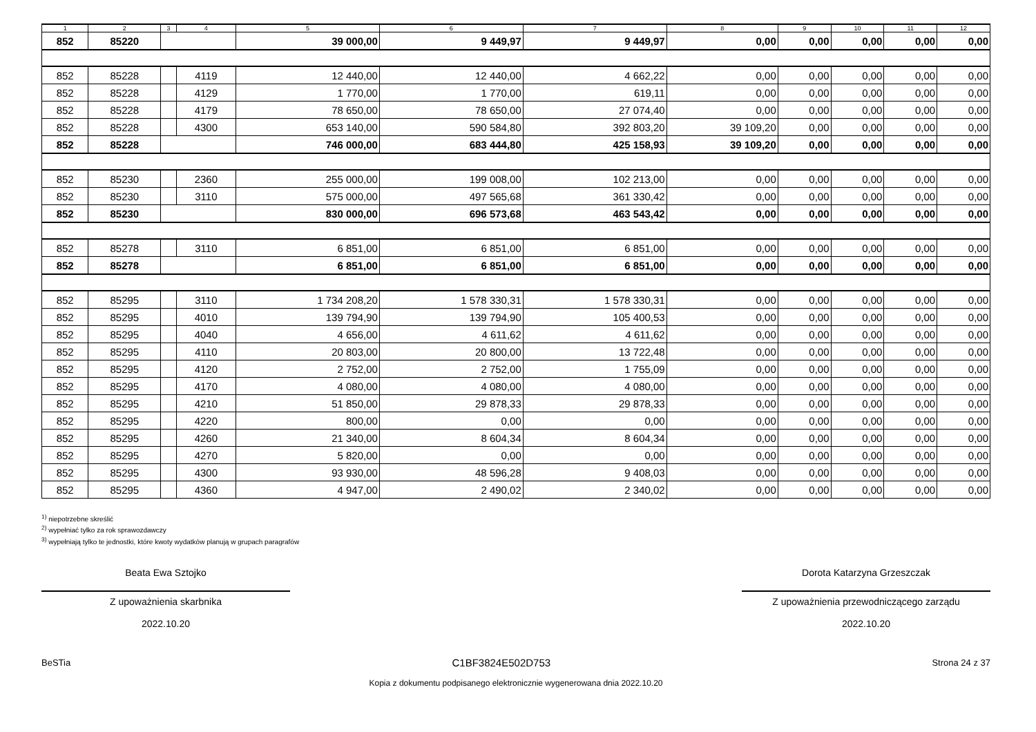| 1 | 2 | 3 | 4 | 5 | 6 | 7 | 8 | 9 | 10 | 11 | 12 |
| --- | --- | --- | --- | --- | --- | --- | --- | --- | --- | --- | --- |
| 852 | 85220 | | | 39 000,00 | 9 449,97 | 9 449,97 | 0,00 | 0,00 | 0,00 | 0,00 | 0,00 |
| 852 | 85228 | | 4119 | 12 440,00 | 12 440,00 | 4 662,22 | 0,00 | 0,00 | 0,00 | 0,00 | 0,00 |
| 852 | 85228 | | 4129 | 1 770,00 | 1 770,00 | 619,11 | 0,00 | 0,00 | 0,00 | 0,00 | 0,00 |
| 852 | 85228 | | 4179 | 78 650,00 | 78 650,00 | 27 074,40 | 0,00 | 0,00 | 0,00 | 0,00 | 0,00 |
| 852 | 85228 | | 4300 | 653 140,00 | 590 584,80 | 392 803,20 | 39 109,20 | 0,00 | 0,00 | 0,00 | 0,00 |
| 852 | 85228 | | | 746 000,00 | 683 444,80 | 425 158,93 | 39 109,20 | 0,00 | 0,00 | 0,00 | 0,00 |
| 852 | 85230 | | 2360 | 255 000,00 | 199 008,00 | 102 213,00 | 0,00 | 0,00 | 0,00 | 0,00 | 0,00 |
| 852 | 85230 | | 3110 | 575 000,00 | 497 565,68 | 361 330,42 | 0,00 | 0,00 | 0,00 | 0,00 | 0,00 |
| 852 | 85230 | | | 830 000,00 | 696 573,68 | 463 543,42 | 0,00 | 0,00 | 0,00 | 0,00 | 0,00 |
| 852 | 85278 | | 3110 | 6 851,00 | 6 851,00 | 6 851,00 | 0,00 | 0,00 | 0,00 | 0,00 | 0,00 |
| 852 | 85278 | | | 6 851,00 | 6 851,00 | 6 851,00 | 0,00 | 0,00 | 0,00 | 0,00 | 0,00 |
| 852 | 85295 | | 3110 | 1 734 208,20 | 1 578 330,31 | 1 578 330,31 | 0,00 | 0,00 | 0,00 | 0,00 | 0,00 |
| 852 | 85295 | | 4010 | 139 794,90 | 139 794,90 | 105 400,53 | 0,00 | 0,00 | 0,00 | 0,00 | 0,00 |
| 852 | 85295 | | 4040 | 4 656,00 | 4 611,62 | 4 611,62 | 0,00 | 0,00 | 0,00 | 0,00 | 0,00 |
| 852 | 85295 | | 4110 | 20 803,00 | 20 800,00 | 13 722,48 | 0,00 | 0,00 | 0,00 | 0,00 | 0,00 |
| 852 | 85295 | | 4120 | 2 752,00 | 2 752,00 | 1 755,09 | 0,00 | 0,00 | 0,00 | 0,00 | 0,00 |
| 852 | 85295 | | 4170 | 4 080,00 | 4 080,00 | 4 080,00 | 0,00 | 0,00 | 0,00 | 0,00 | 0,00 |
| 852 | 85295 | | 4210 | 51 850,00 | 29 878,33 | 29 878,33 | 0,00 | 0,00 | 0,00 | 0,00 | 0,00 |
| 852 | 85295 | | 4220 | 800,00 | 0,00 | 0,00 | 0,00 | 0,00 | 0,00 | 0,00 | 0,00 |
| 852 | 85295 | | 4260 | 21 340,00 | 8 604,34 | 8 604,34 | 0,00 | 0,00 | 0,00 | 0,00 | 0,00 |
| 852 | 85295 | | 4270 | 5 820,00 | 0,00 | 0,00 | 0,00 | 0,00 | 0,00 | 0,00 | 0,00 |
| 852 | 85295 | | 4300 | 93 930,00 | 48 596,28 | 9 408,03 | 0,00 | 0,00 | 0,00 | 0,00 | 0,00 |
| 852 | 85295 | | 4360 | 4 947,00 | 2 490,02 | 2 340,02 | 0,00 | 0,00 | 0,00 | 0,00 | 0,00 |
<sup>1)</sup> niepotrzebne skreślić
<sup>2)</sup> wypełniać tylko za rok sprawozdawczy
<sup>3)</sup> wypełniają tylko te jednostki, które kwoty wydatków planują w grupach paragrafów
Beata Ewa Sztojko
Z upoważnienia skarbnika
2022.10.20
Dorota Katarzyna Grzeszczak
Z upoważnienia przewodniczącego zarządu
2022.10.20
BeSTia C1BF3824E502D753 Strona 24 z 37
Kopia z dokumentu podpisanego elektronicznie wygenerowana dnia 2022.10.20